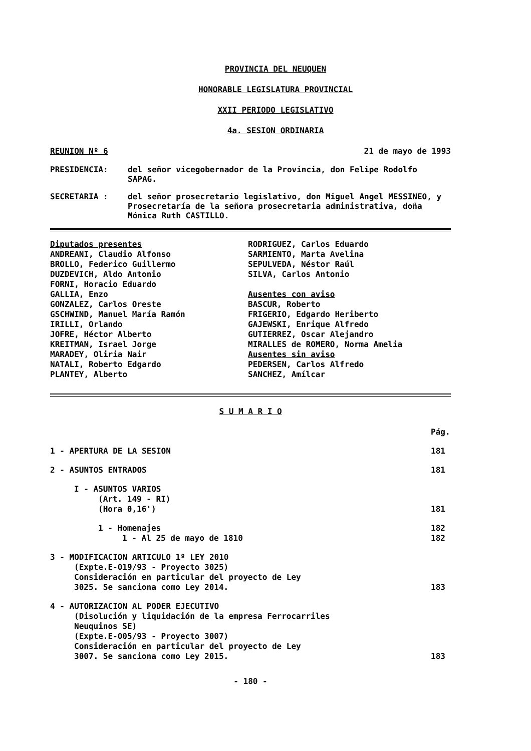PROVINCIA DEL NEUQUEN
HONORABLE LEGISLATURA PROVINCIAL
XXII PERIODO LEGISLATIVO
4a. SESION ORDINARIA
REUNION Nº 6 21 de mayo de 1993
PRESIDENCIA: del señor vicegobernador de la Provincia, don Felipe Rodolfo SAPAG.
SECRETARIA : del señor prosecretario legislativo, don Miguel Angel MESSINEO, y Prosecretaría de la señora prosecretaria administrativa, doña Mónica Ruth CASTILLO.
Diputados presentes
ANDREANI, Claudio Alfonso
BROLLO, Federico Guillermo
DUZDEVICH, Aldo Antonio
FORNI, Horacio Eduardo
GALLIA, Enzo
GONZALEZ, Carlos Oreste
GSCHWIND, Manuel María Ramón
IRILLI, Orlando
JOFRE, Héctor Alberto
KREITMAN, Israel Jorge
MARADEY, Oliria Nair
NATALI, Roberto Edgardo
PLANTEY, Alberto
RODRIGUEZ, Carlos Eduardo
SARMIENTO, Marta Avelina
SEPULVEDA, Néstor Raúl
SILVA, Carlos Antonio
Ausentes con aviso
BASCUR, Roberto
FRIGERIO, Edgardo Heriberto
GAJEWSKI, Enrique Alfredo
GUTIERREZ, Oscar Alejandro
MIRALLES de ROMERO, Norma Amelia
Ausentes sin aviso
PEDERSEN, Carlos Alfredo
SANCHEZ, Amílcar
S U M A R I O
Pág.
1 - APERTURA DE LA SESION 181
2 - ASUNTOS ENTRADOS 181
I - ASUNTOS VARIOS
(Art. 149 - RI)
(Hora 0,16')
181
1 - Homenajes
1 - Al 25 de mayo de 1810 182
182
3 - MODIFICACION ARTICULO 1º LEY 2010
(Expte.E-019/93 - Proyecto 3025)
Consideración en particular del proyecto de Ley
3025. Se sanciona como Ley 2014.
183
4 - AUTORIZACION AL PODER EJECUTIVO
(Disolución y liquidación de la empresa Ferrocarriles
Neuquinos SE)
(Expte.E-005/93 - Proyecto 3007)
Consideración en particular del proyecto de Ley
3007. Se sanciona como Ley 2015.
183
- 180 -